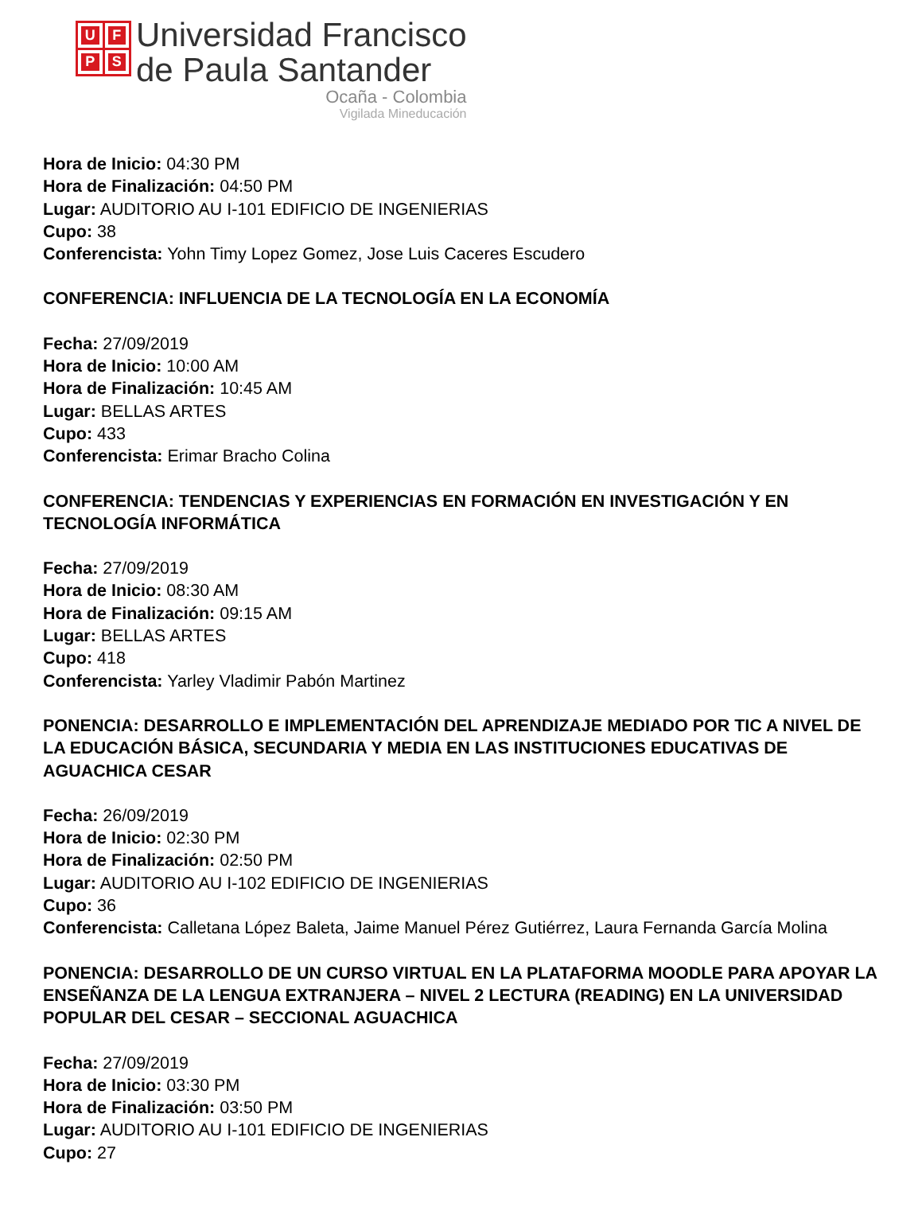UFPS
Universidad Francisco
de Paula Santander
Ocaña - Colombia
Vigilada Mineducación
Hora de Inicio: 04:30 PM
Hora de Finalización: 04:50 PM
Lugar: AUDITORIO AU I-101 EDIFICIO DE INGENIERIAS
Cupo: 38
Conferencista: Yohn Timy Lopez Gomez, Jose Luis Caceres Escudero
CONFERENCIA: INFLUENCIA DE LA TECNOLOGÍA EN LA ECONOMÍA
Fecha: 27/09/2019
Hora de Inicio: 10:00 AM
Hora de Finalización: 10:45 AM
Lugar: BELLAS ARTES
Cupo: 433
Conferencista: Erimar Bracho Colina
CONFERENCIA: TENDENCIAS Y EXPERIENCIAS EN FORMACIÓN EN INVESTIGACIÓN Y EN TECNOLOGÍA INFORMÁTICA
Fecha: 27/09/2019
Hora de Inicio: 08:30 AM
Hora de Finalización: 09:15 AM
Lugar: BELLAS ARTES
Cupo: 418
Conferencista: Yarley Vladimir Pabón Martinez
PONENCIA: DESARROLLO E IMPLEMENTACIÓN DEL APRENDIZAJE MEDIADO POR TIC A NIVEL DE LA EDUCACIÓN BÁSICA, SECUNDARIA Y MEDIA EN LAS INSTITUCIONES EDUCATIVAS DE AGUACHICA CESAR
Fecha: 26/09/2019
Hora de Inicio: 02:30 PM
Hora de Finalización: 02:50 PM
Lugar: AUDITORIO AU I-102 EDIFICIO DE INGENIERIAS
Cupo: 36
Conferencista: Calletana López Baleta, Jaime Manuel Pérez Gutiérrez, Laura Fernanda García Molina
PONENCIA: DESARROLLO DE UN CURSO VIRTUAL EN LA PLATAFORMA MOODLE PARA APOYAR LA ENSEÑANZA DE LA LENGUA EXTRANJERA – NIVEL 2 LECTURA (READING) EN LA UNIVERSIDAD POPULAR DEL CESAR – SECCIONAL AGUACHICA
Fecha: 27/09/2019
Hora de Inicio: 03:30 PM
Hora de Finalización: 03:50 PM
Lugar: AUDITORIO AU I-101 EDIFICIO DE INGENIERIAS
Cupo: 27